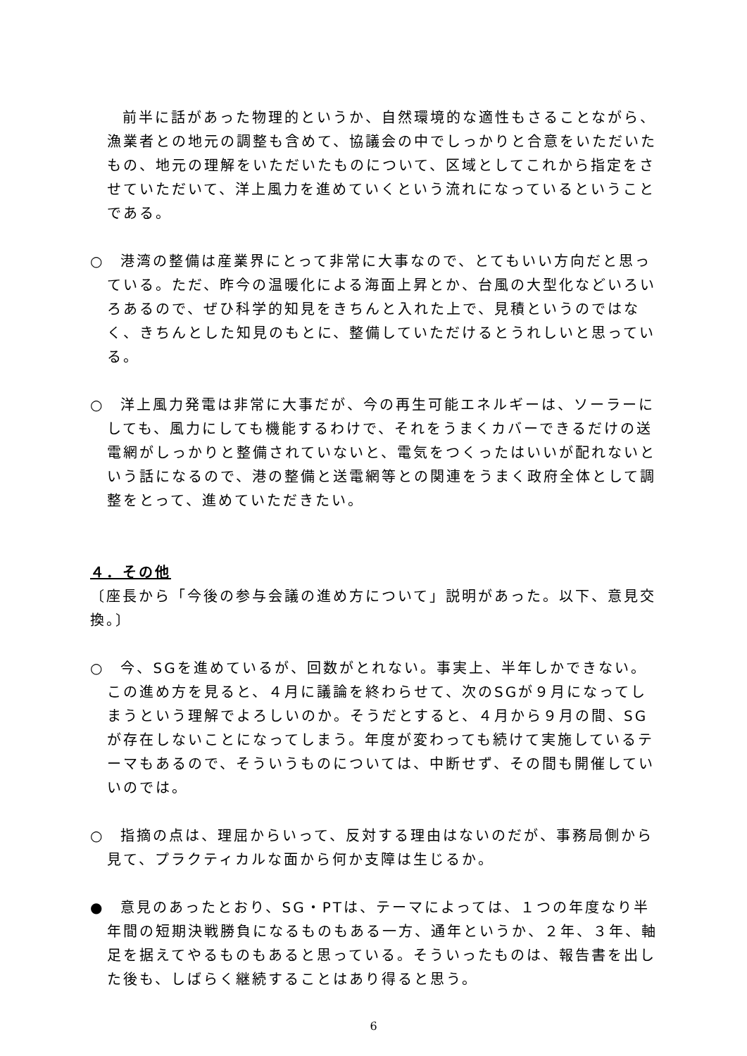前半に話があった物理的というか、自然環境的な適性もさることながら、漁業者との地元の調整も含めて、協議会の中でしっかりと合意をいただいたもの、地元の理解をいただいたものについて、区域としてこれから指定をさせていただいて、洋上風力を進めていくという流れになっているということである。
○　港湾の整備は産業界にとって非常に大事なので、とてもいい方向だと思っている。ただ、昨今の温暖化による海面上昇とか、台風の大型化などいろいろあるので、ぜひ科学的知見をきちんと入れた上で、見積というのではなく、きちんとした知見のもとに、整備していただけるとうれしいと思っている。
○　洋上風力発電は非常に大事だが、今の再生可能エネルギーは、ソーラーにしても、風力にしても機能するわけで、それをうまくカバーできるだけの送電網がしっかりと整備されていないと、電気をつくったはいいが配れないという話になるので、港の整備と送電網等との関連をうまく政府全体として調整をとって、進めていただきたい。
４．その他
〔座長から「今後の参与会議の進め方について」説明があった。以下、意見交換。〕
○　今、SGを進めているが、回数がとれない。事実上、半年しかできない。この進め方を見ると、４月に議論を終わらせて、次のSGが９月になってしまうという理解でよろしいのか。そうだとすると、４月から９月の間、SGが存在しないことになってしまう。年度が変わっても続けて実施しているテーマもあるので、そういうものについては、中断せず、その間も開催していいのでは。
○　指摘の点は、理屈からいって、反対する理由はないのだが、事務局側から見て、プラクティカルな面から何か支障は生じるか。
●　意見のあったとおり、SG・PTは、テーマによっては、１つの年度なり半年間の短期決戦勝負になるものもある一方、通年というか、２年、３年、軸足を据えてやるものもあると思っている。そういったものは、報告書を出した後も、しばらく継続することはあり得ると思う。
6